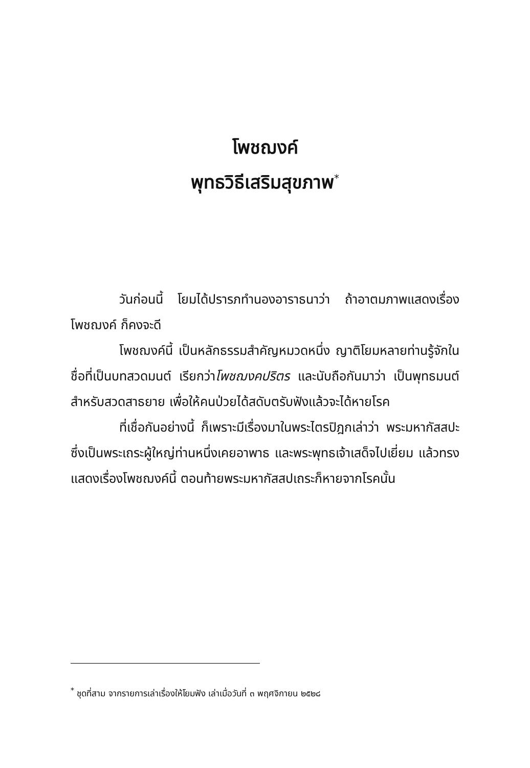โพชฌงค์
พุทธวิธีเสริมสุขภาพ<sup>*</sup>
วันก่อนนี้ โยมได้ปรารภทำนองอาราธนาว่า ถ้าอาตมภาพแสดงเรื่องโพชฌงค์ ก็คงจะดี
โพชฌงค์นี้ เป็นหลักธรรมสำคัญหมวดหนึ่ง ญาติโยมหลายท่านรู้จักในชื่อที่เป็นบทสวดมนต์ เรียกว่าโพชฌงคปริตร และนับถือกันมาว่า เป็นพุทธมนต์สำหรับสวดสาธยาย เพื่อให้คนป่วยได้สดับตรับฟังแล้วจะได้หายโรค
ที่เชื่อกันอย่างนี้ ก็เพราะมีเรื่องมาในพระไตรปิฎกเล่าว่า พระมหากัสสปะ ซึ่งเป็นพระเถระผู้ใหญ่ท่านหนึ่งเคยอาพาธ และพระพุทธเจ้าเสด็จไปเยี่ยม แล้วทรงแสดงเรื่องโพชฌงค์นี้ ตอนท้ายพระมหากัสสปเถระก็หายจากโรคนั้น
<sup>*</sup> ชุดที่สาม จากรายการเล่าเรื่องให้โยมฟัง เล่าเมื่อวันที่ ๓ พฤศจิกายน ๒๕๒๘